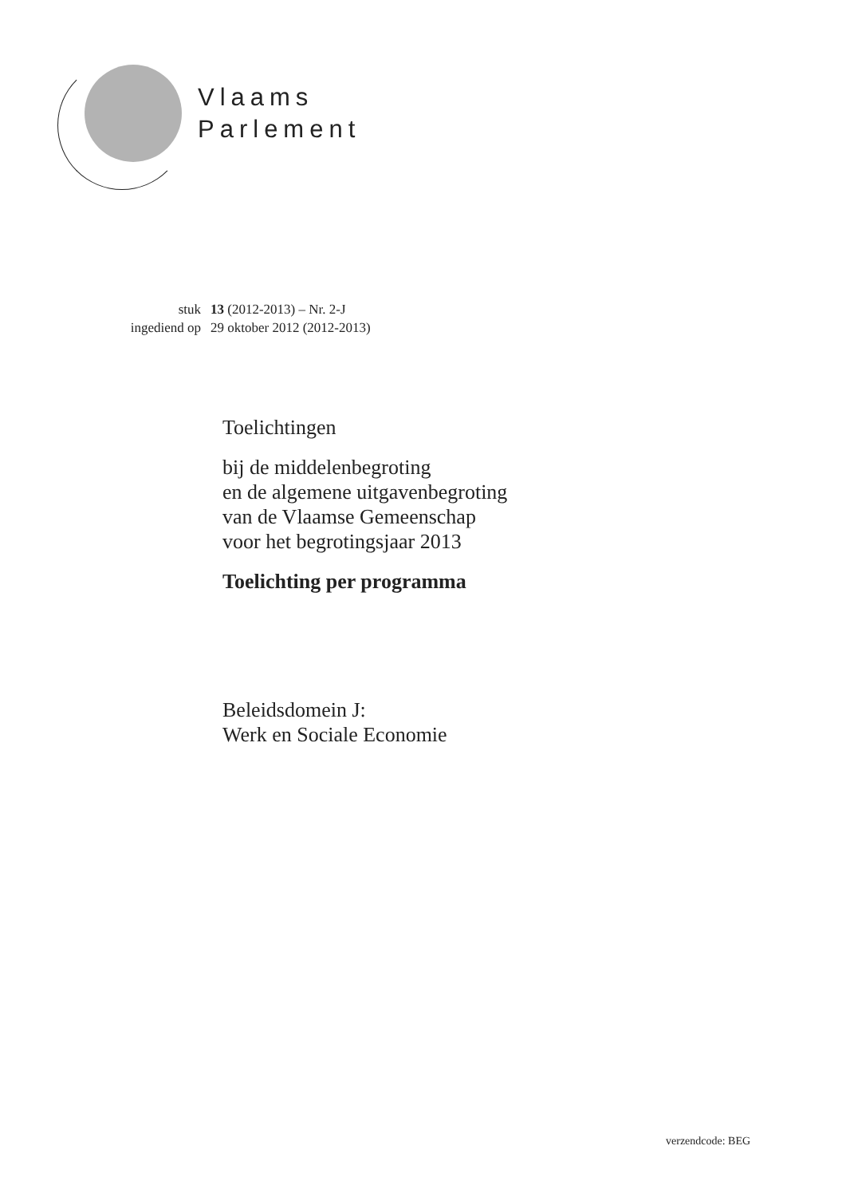Vlaams
Parlement
| stuk | 13 (2012-2013) – Nr. 2-J |
| ingediend op | 29 oktober 2012 (2012-2013) |
Toelichtingen
bij de middelenbegroting
en de algemene uitgavenbegroting
van de Vlaamse Gemeenschap
voor het begrotingsjaar 2013
Toelichting per programma
Beleidsdomein J:
Werk en Sociale Economie
verzendcode: BEG